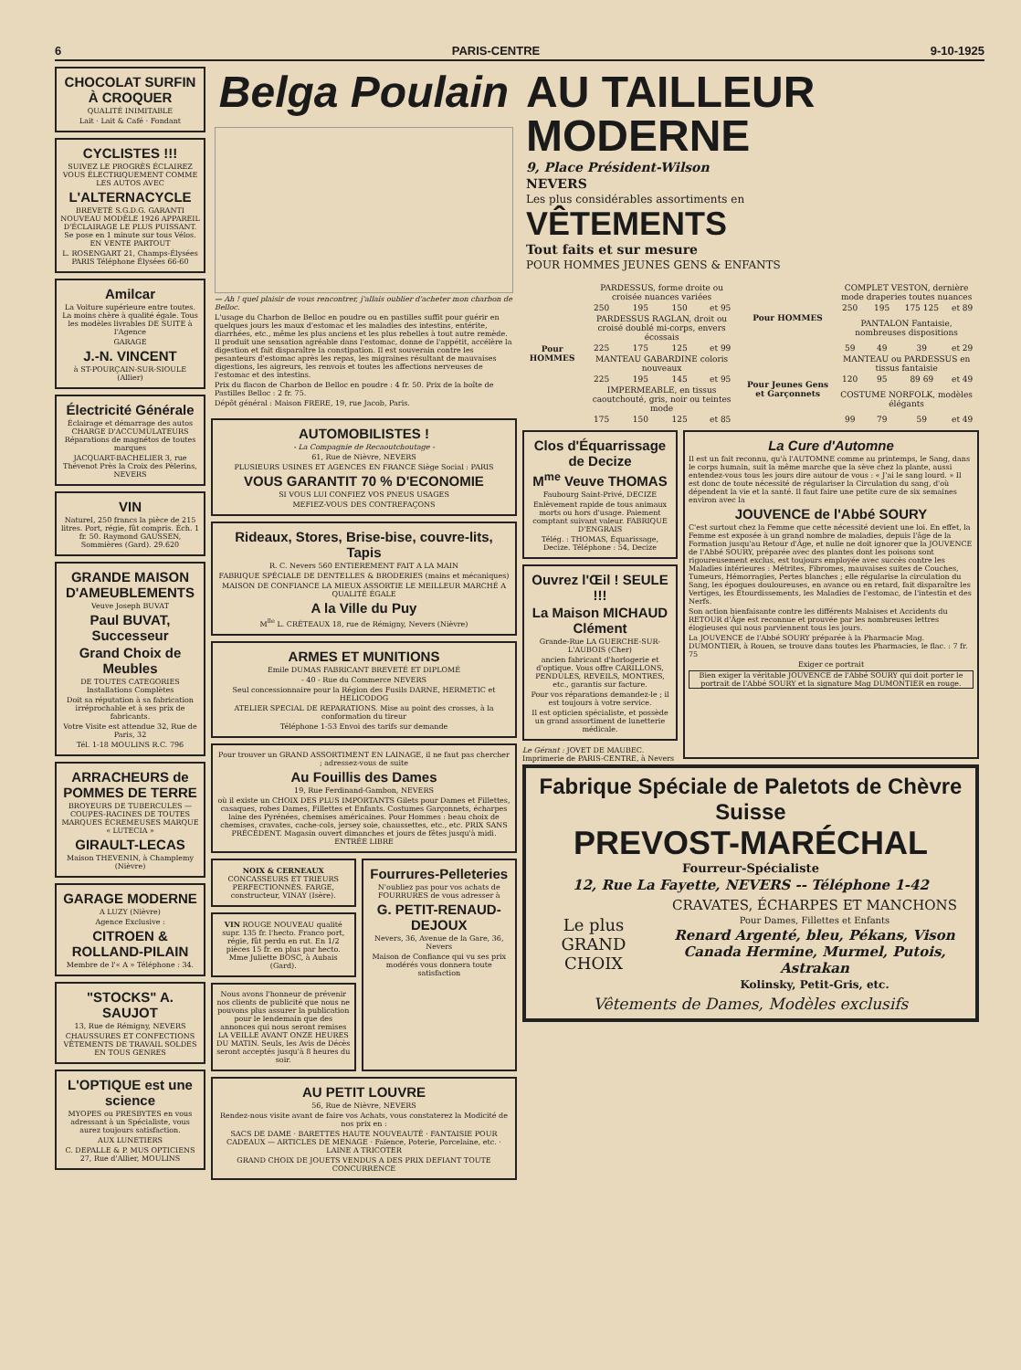6 PARIS-CENTRE 9-10-1925
CHOCOLAT SURFIN À CROQUER
QUALITÉ INIMITABLE
Lait · Lait & Café · Fondant
CYCLISTES !!!
SUIVEZ LE PROGRÈS ÉCLAIREZ VOUS ÉLECTRIQUEMENT COMME LES AUTOS AVEC
L'ALTERNACYCLE
BREVETÉ S.G.D.G. GARANTI NOUVEAU MODÈLE 1926 APPAREIL D'ÉCLAIRAGE LE PLUS PUISSANT. Se pose en 1 minute sur tous Vélos. EN VENTE PARTOUT
L. ROSENGART 21, Champs-Élysées PARIS Téléphone Élysées 66-60
Amilcar
La Voiture supérieure entre toutes. La moins chère à qualité égale. Tous les modèles livrables DE SUITE à l'Agence
GARAGE
J.-N. VINCENT
à ST-POURÇAIN-SUR-SIOULE (Allier)
Électricité Générale
Éclairage et démarrage des autos CHARGE D'ACCUMULATEURS Réparations de magnétos de toutes marques
JACQUART-BACHELIER 3, rue Thévenot Près la Croix des Pèlerins, NEVERS
VIN
Naturel, 250 francs la pièce de 215 litres. Port, régie, fût compris. Éch. 1 fr. 50. Raymond GAUSSEN, Sommières (Gard). 29.620
GRANDE MAISON D'AMEUBLEMENTS
Veuve Joseph BUVAT
Paul BUVAT, Successeur
Grand Choix de Meubles
DE TOUTES CATEGORIES Installations Complètes
Doit sa réputation à sa fabrication irréprochable et à ses prix de fabricants.
Votre Visite est attendue 32, Rue de Paris, 32
Tél. 1-18 MOULINS R.C. 796
ARRACHEURS de POMMES DE TERRE
BROYEURS DE TUBERCULES — COUPES-RACINES DE TOUTES MARQUES ÉCREMEUSES MARQUE « LUTECIA »
GIRAULT-LECAS
Maison THEVENIN, à Champlemy (Nièvre)
GARAGE MODERNE
A LUZY (Nièvre)
Agence Exclusive :
CITROEN & ROLLAND-PILAIN
Membre de l'« A » Téléphone : 34.
"STOCKS" A. SAUJOT
13, Rue de Rémigny, NEVERS
CHAUSSURES ET CONFECTIONS VÊTEMENTS DE TRAVAIL SOLDES EN TOUS GENRES
L'OPTIQUE est une science
MYOPES ou PRESBYTES en vous adressant à un Spécialiste, vous aurez toujours satisfaction.
AUX LUNETIERS
C. DEPALLE & P. MUS OPTICIENS 27, Rue d'Allier, MOULINS
Belga Poulain
— Ah ! quel plaisir de vous rencontrer, j'allais oublier d'acheter mon charbon de Belloc.
L'usage du Charbon de Belloc en poudre ou en pastilles suffit pour guérir en quelques jours les maux d'estomac et les maladies des intestins, entérite, diarrhées, etc., même les plus anciens et les plus rebelles à tout autre remède. Il produit une sensation agréable dans l'estomac, donne de l'appétit, accélère la digestion et fait disparaître la constipation. Il est souverain contre les pesanteurs d'estomac après les repas, les migraines résultant de mauvaises digestions, les aigreurs, les renvois et toutes les affections nerveuses de l'estomac et des intestins.
Prix du flacon de Charbon de Belloc en poudre : 4 fr. 50. Prix de la boîte de Pastilles Belloc : 2 fr. 75.
Dépôt général : Maison FRERE, 19, rue Jacob, Paris.
AUTOMOBILISTES !
- La Compagnie de Recaoutchoutage -
61, Rue de Nièvre, NEVERS
PLUSIEURS USINES ET AGENCES EN FRANCE Siège Social : PARIS
VOUS GARANTIT 70 % D'ECONOMIE
SI VOUS LUI CONFIEZ VOS PNEUS USAGES
MEFIEZ-VOUS DES CONTREFAÇONS
Rideaux, Stores, Brise-bise, couvre-lits, Tapis
R. C. Nevers 560 ENTIEREMENT FAIT A LA MAIN
FABRIQUE SPÉCIALE DE DENTELLES & BRODERIES (mains et mécaniques)
MAISON DE CONFIANCE LA MIEUX ASSORTIE LE MEILLEUR MARCHÉ A QUALITÉ ÉGALE
A la Ville du Puy
M<sup>lle</sup> L. CRÉTEAUX 18, rue de Rémigny, Nevers (Nièvre)
ARMES ET MUNITIONS
Emile DUMAS FABRICANT BREVETÉ ET DIPLOMÉ
- 40 - Rue du Commerce NEVERS
Seul concessionnaire pour la Région des Fusils DARNE, HERMETIC et HELICODOG
ATELIER SPECIAL DE REPARATIONS. Mise au point des crosses, à la conformation du tireur
Téléphone 1-53 Envoi des tarifs sur demande
Pour trouver un GRAND ASSORTIMENT EN LAINAGE, il ne faut pas chercher ; adressez-vous de suite
Au Fouillis des Dames
19, Rue Ferdinand-Gambon, NEVERS
où il existe un CHOIX DES PLUS IMPORTANTS Gilets pour Dames et Fillettes, casaques, robes Dames, Fillettes et Enfants. Costumes Garçonnets, écharpes laine des Pyrénées, chemises américaines. Pour Hommes : beau choix de chemises, cravates, cache-cols, jersey soie, chaussettes, etc., etc. PRIX SANS PRÉCÉDENT. Magasin ouvert dimanches et jours de fêtes jusqu'à midi. ENTRÉE LIBRE
NOIX & CERNEAUX CONCASSEURS ET TRIEURS PERFECTIONNÉS. FARGE, constructeur, VINAY (Isère).
VIN ROUGE NOUVEAU qualité supr. 135 fr. l'hecto. Franco port, régie, fût perdu en rut. En 1/2 pièces 15 fr. en plus par hecto. Mme Juliette BOSC, à Aubais (Gard).
Nous avons l'honneur de prévenir nos clients de publicité que nous ne pouvons plus assurer la publication pour le lendemain que des annonces qui nous seront remises LA VEILLE AVANT ONZE HEURES DU MATIN. Seuls, les Avis de Décès seront acceptés jusqu'à 8 heures du soir.
Fourrures-Pelleteries
N'oubliez pas pour vos achats de FOURRURES de vous adresser à
G. PETIT-RENAUD-DEJOUX
Nevers, 36, Avenue de la Gare, 36, Nevers
Maison de Confiance qui vu ses prix modérés vous donnera toute satisfaction
AU PETIT LOUVRE
56, Rue de Nièvre, NEVERS
Rendez-nous visite avant de faire vos Achats, vous constaterez la Modicité de nos prix en :
SACS DE DAME · BARETTES HAUTE NOUVEAUTÉ · FANTAISIE POUR CADEAUX — ARTICLES DE MENAGE · Faïence, Poterie, Porcelaine, etc. · LAINE A TRICOTER
GRAND CHOIX DE JOUETS VENDUS A DES PRIX DEFIANT TOUTE CONCURRENCE
AU TAILLEUR
MODERNE
9, Place Président-Wilson
NEVERS
Les plus considérables assortiments en
VÊTEMENTS
Tout faits et sur mesure
POUR HOMMES JEUNES GENS & ENFANTS
| Pour HOMMES | PARDESSUS, forme droite ou croisée nuances variées | | | | Pour HOMMES | COMPLET VESTON, dernière mode draperies toutes nuances | | | |
| | 250 | 195 | 150 | et 95 | | 250 | 195 | 175 125 | et 89 |
| | PARDESSUS RAGLAN, droit ou croisé doublé mi-corps, envers écossais | | | | | PANTALON Fantaisie, nombreuses dispositions | | | |
| | 225 | 175 | 125 | et 99 | | 59 | 49 | 39 | et 29 |
| | MANTEAU GABARDINE coloris nouveaux | | | | Pour Jeunes Gens et Garçonnets | MANTEAU ou PARDESSUS en tissus fantaisie | | | |
| | 225 | 195 | 145 | et 95 | | 120 | 95 | 89 69 | et 49 |
| | IMPERMEABLE, en tissus caoutchouté, gris, noir ou teintes mode | | | | | COSTUME NORFOLK, modèles élégants | | | |
| | 175 | 150 | 125 | et 85 | | 99 | 79 | 59 | et 49 |
Clos d'Équarrissage de Decize
M<sup>me</sup> Veuve THOMAS
Faubourg Saint-Privé, DECIZE
Enlèvement rapide de tous animaux morts ou hors d'usage. Paiement comptant suivant valeur. FABRIQUE D'ENGRAIS
Télég. : THOMAS, Équarissage, Decize. Téléphone : 54, Decize
Ouvrez l'Œil ! SEULE !!!
La Maison MICHAUD Clément
Grande-Rue LA GUERCHE-SUR-L'AUBOIS (Cher)
ancien fabricant d'horlogerie et d'optique. Vous offre CARILLONS, PENDULES, REVEILS, MONTRES, etc., garantis sur facture.
Pour vos réparations demandez-le ; il est toujours à votre service.
Il est opticien spécialiste, et possède un grand assortiment de lunetterie médicale.
Le Gérant : JOVET DE MAUBEC. Imprimerie de PARIS-CENTRE, à Nevers
La Cure d'Automne
Il est un fait reconnu, qu'à l'AUTOMNE comme au printemps, le Sang, dans le corps humain, suit la même marche que la sève chez la plante, aussi entendez-vous tous les jours dire autour de vous : « J'ai le sang lourd. » Il est donc de toute nécessité de régulariser la Circulation du sang, d'où dépendent la vie et la santé. Il faut faire une petite cure de six semaines environ avec la
JOUVENCE de l'Abbé SOURY
C'est surtout chez la Femme que cette nécessité devient une loi. En effet, la Femme est exposée à un grand nombre de maladies, depuis l'âge de la Formation jusqu'au Retour d'Âge, et nulle ne doit ignorer que la JOUVENCE de l'Abbé SOURY, préparée avec des plantes dont les poisons sont rigoureusement exclus, est toujours employée avec succès contre les Maladies intérieures : Métrites, Fibromes, mauvaises suites de Couches, Tumeurs, Hémorragies, Pertes blanches ; elle régularise la circulation du Sang, les époques douloureuses, en avance ou en retard, fait disparaître les Vertiges, les Étourdissements, les Maladies de l'estomac, de l'intestin et des Nerfs.
Son action bienfaisante contre les différents Malaises et Accidents du RETOUR d'Âge est reconnue et prouvée par les nombreuses lettres élogieuses qui nous parviennent tous les jours.
La JOUVENCE de l'Abbé SOURY préparée à la Pharmacie Mag. DUMONTIER, à Rouen, se trouve dans toutes les Pharmacies, le flac. : 7 fr. 75
Exiger ce portrait
Bien exiger la véritable JOUVENCE de l'Abbé SOURY qui doit porter le portrait de l'Abbé SOURY et la signature Mag DUMONTIER en rouge.
Fabrique Spéciale de Paletots de Chèvre Suisse
PREVOST-MARÉCHAL
Fourreur-Spécialiste
12, Rue La Fayette, NEVERS -- Téléphone 1-42
Le plus GRAND CHOIX
CRAVATES, ÉCHARPES ET MANCHONS
Pour Dames, Fillettes et Enfants
Renard Argenté, bleu, Pékans, Vison Canada Hermine, Murmel, Putois, Astrakan
Kolinsky, Petit-Gris, etc.
Vêtements de Dames, Modèles exclusifs